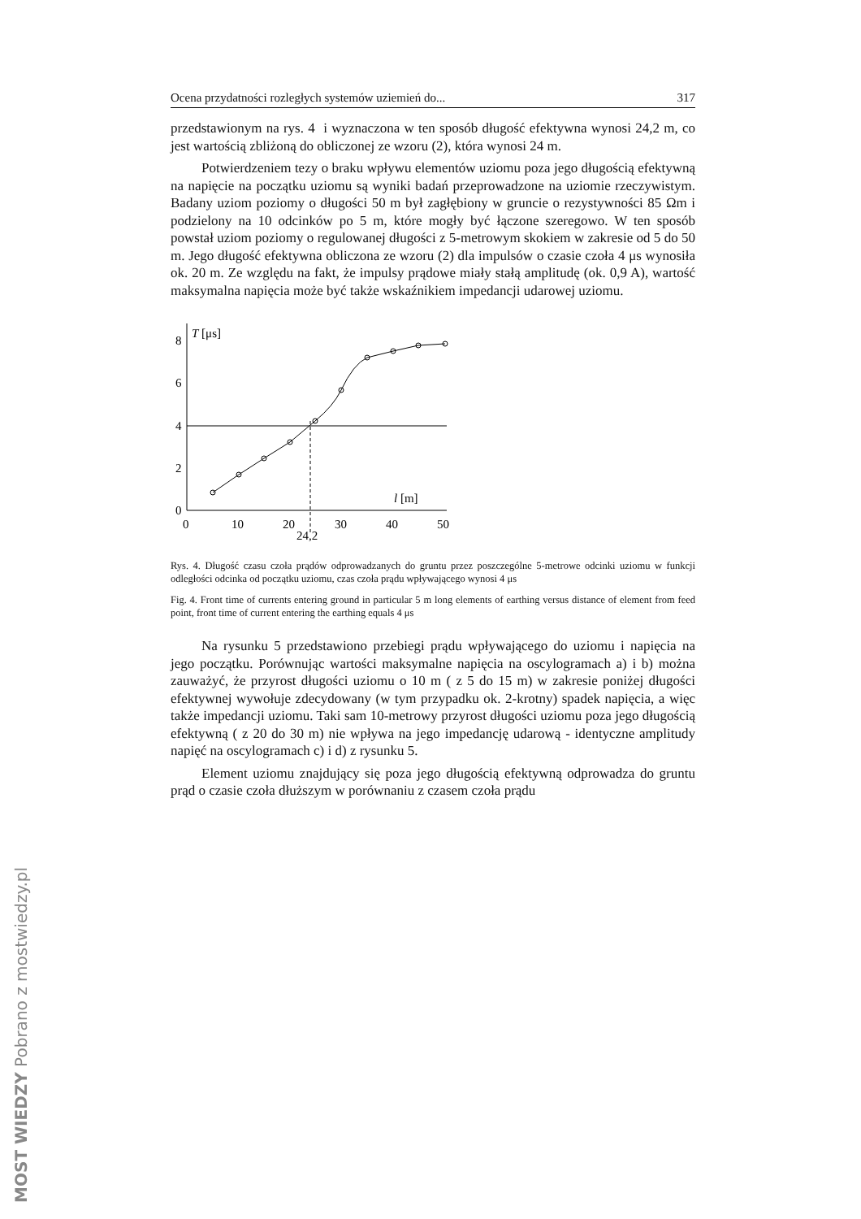Ocena przydatności rozległych systemów uziemień do... 317
przedstawionym na rys. 4 i wyznaczona w ten sposób długość efektywna wynosi 24,2 m, co jest wartością zbliżoną do obliczonej ze wzoru (2), która wynosi 24 m.
Potwierdzeniem tezy o braku wpływu elementów uziomu poza jego długością efektywną na napięcie na początku uziomu są wyniki badań przeprowadzone na uziomie rzeczywistym. Badany uziom poziomy o długości 50 m był zagłębiony w gruncie o rezystywności 85 Ωm i podzielony na 10 odcinków po 5 m, które mogły być łączone szeregowo. W ten sposób powstał uziom poziomy o regulowanej długości z 5-metrowym skokiem w zakresie od 5 do 50 m. Jego długość efektywna obliczona ze wzoru (2) dla impulsów o czasie czoła 4 μs wynosiła ok. 20 m. Ze względu na fakt, że impulsy prądowe miały stałą amplitudę (ok. 0,9 A), wartość maksymalna napięcia może być także wskaźnikiem impedancji udarowej uziomu.
0
2
4
6
8
T [μs]
l [m]
0
10
20
30
40
50
24,2
Rys. 4. Długość czasu czoła prądów odprowadzanych do gruntu przez poszczególne 5-metrowe odcinki uziomu w funkcji odległości odcinka od początku uziomu, czas czoła prądu wpływającego wynosi 4 μs
Fig. 4. Front time of currents entering ground in particular 5 m long elements of earthing versus distance of element from feed point, front time of current entering the earthing equals 4 μs
Na rysunku 5 przedstawiono przebiegi prądu wpływającego do uziomu i napięcia na jego początku. Porównując wartości maksymalne napięcia na oscylogramach a) i b) można zauważyć, że przyrost długości uziomu o 10 m ( z 5 do 15 m) w zakresie poniżej długości efektywnej wywołuje zdecydowany (w tym przypadku ok. 2-krotny) spadek napięcia, a więc także impedancji uziomu. Taki sam 10-metrowy przyrost długości uziomu poza jego długością efektywną ( z 20 do 30 m) nie wpływa na jego impedancję udarową - identyczne amplitudy napięć na oscylogramach c) i d) z rysunku 5.
Element uziomu znajdujący się poza jego długością efektywną odprowadza do gruntu prąd o czasie czoła dłuższym w porównaniu z czasem czoła prądu
MOST WIEDZY Pobrano z mostwiedzy.pl